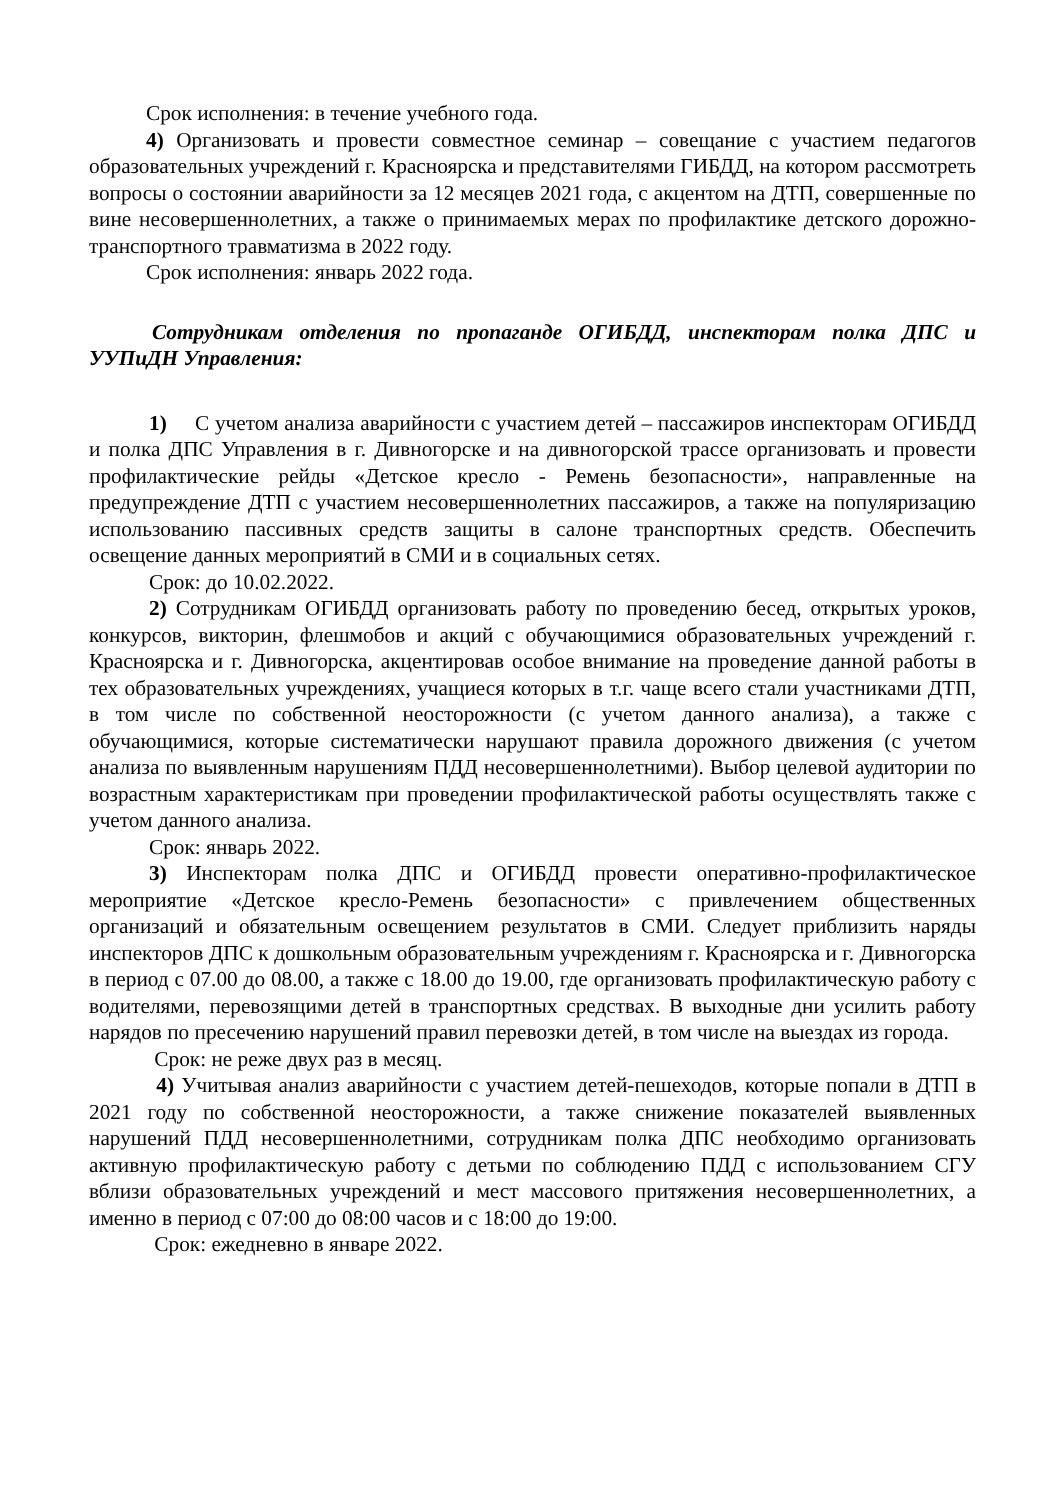Срок исполнения: в течение учебного года.
4) Организовать и провести совместное семинар – совещание с участием педагогов образовательных учреждений г. Красноярска и представителями ГИБДД, на котором рассмотреть вопросы о состоянии аварийности за 12 месяцев 2021 года, с акцентом на ДТП, совершенные по вине несовершеннолетних, а также о принимаемых мерах по профилактике детского дорожно-транспортного травматизма в 2022 году.
Срок исполнения: январь 2022 года.
Сотрудникам отделения по пропаганде ОГИБДД, инспекторам полка ДПС и УУПиДН Управления:
1) С учетом анализа аварийности с участием детей – пассажиров инспекторам ОГИБДД и полка ДПС Управления в г. Дивногорске и на дивногорской трассе организовать и провести профилактические рейды «Детское кресло - Ремень безопасности», направленные на предупреждение ДТП с участием несовершеннолетних пассажиров, а также на популяризацию использованию пассивных средств защиты в салоне транспортных средств. Обеспечить освещение данных мероприятий в СМИ и в социальных сетях.
Срок: до 10.02.2022.
2) Сотрудникам ОГИБДД организовать работу по проведению бесед, открытых уроков, конкурсов, викторин, флешмобов и акций с обучающимися образовательных учреждений г. Красноярска и г. Дивногорска, акцентировав особое внимание на проведение данной работы в тех образовательных учреждениях, учащиеся которых в т.г. чаще всего стали участниками ДТП, в том числе по собственной неосторожности (с учетом данного анализа), а также с обучающимися, которые систематически нарушают правила дорожного движения (с учетом анализа по выявленным нарушениям ПДД несовершеннолетними). Выбор целевой аудитории по возрастным характеристикам при проведении профилактической работы осуществлять также с учетом данного анализа.
Срок: январь 2022.
3) Инспекторам полка ДПС и ОГИБДД провести оперативно-профилактическое мероприятие «Детское кресло-Ремень безопасности» с привлечением общественных организаций и обязательным освещением результатов в СМИ. Следует приблизить наряды инспекторов ДПС к дошкольным образовательным учреждениям г. Красноярска и г. Дивногорска в период с 07.00 до 08.00, а также с 18.00 до 19.00, где организовать профилактическую работу с водителями, перевозящими детей в транспортных средствах. В выходные дни усилить работу нарядов по пресечению нарушений правил перевозки детей, в том числе на выездах из города.
Срок: не реже двух раз в месяц.
4) Учитывая анализ аварийности с участием детей-пешеходов, которые попали в ДТП в 2021 году по собственной неосторожности, а также снижение показателей выявленных нарушений ПДД несовершеннолетними, сотрудникам полка ДПС необходимо организовать активную профилактическую работу с детьми по соблюдению ПДД с использованием СГУ вблизи образовательных учреждений и мест массового притяжения несовершеннолетних, а именно в период с 07:00 до 08:00 часов и с 18:00 до 19:00.
Срок: ежедневно в январе 2022.